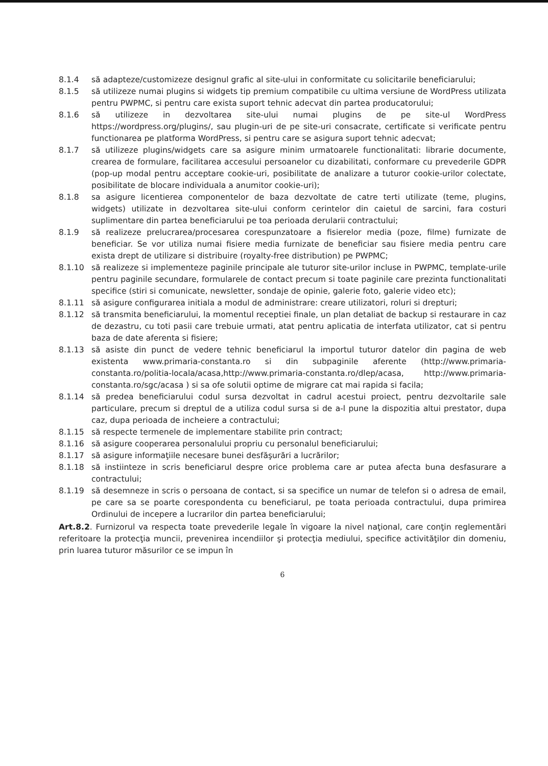8.1.4 să adapteze/customizeze designul grafic al site-ului in conformitate cu solicitarile beneficiarului;
8.1.5 să utilizeze numai plugins si widgets tip premium compatibile cu ultima versiune de WordPress utilizata pentru PWPMC, si pentru care exista suport tehnic adecvat din partea producatorului;
8.1.6 să utilizeze in dezvoltarea site-ului numai plugins de pe site-ul WordPress https://wordpress.org/plugins/, sau plugin-uri de pe site-uri consacrate, certificate si verificate pentru functionarea pe platforma WordPress, si pentru care se asigura suport tehnic adecvat;
8.1.7 să utilizeze plugins/widgets care sa asigure minim urmatoarele functionalitati: librarie documente, crearea de formulare, facilitarea accesului persoanelor cu dizabilitati, conformare cu prevederile GDPR (pop-up modal pentru acceptare cookie-uri, posibilitate de analizare a tuturor cookie-urilor colectate, posibilitate de blocare individuala a anumitor cookie-uri);
8.1.8 sa asigure licentierea componentelor de baza dezvoltate de catre terti utilizate (teme, plugins, widgets) utilizate in dezvoltarea site-ului conform cerintelor din caietul de sarcini, fara costuri suplimentare din partea beneficiarului pe toa perioada derularii contractului;
8.1.9 să realizeze prelucrarea/procesarea corespunzatoare a fisierelor media (poze, filme) furnizate de beneficiar. Se vor utiliza numai fisiere media furnizate de beneficiar sau fisiere media pentru care exista drept de utilizare si distribuire (royalty-free distribution) pe PWPMC;
8.1.10 să realizeze si implementeze paginile principale ale tuturor site-urilor incluse in PWPMC, template-urile pentru paginile secundare, formularele de contact precum si toate paginile care prezinta functionalitati specifice (stiri si comunicate, newsletter, sondaje de opinie, galerie foto, galerie video etc);
8.1.11 să asigure configurarea initiala a modul de administrare: creare utilizatori, roluri si drepturi;
8.1.12 să transmita beneficiarului, la momentul receptiei finale, un plan detaliat de backup si restaurare in caz de dezastru, cu toti pasii care trebuie urmati, atat pentru aplicatia de interfata utilizator, cat si pentru baza de date aferenta si fisiere;
8.1.13 să asiste din punct de vedere tehnic beneficiarul la importul tuturor datelor din pagina de web existenta www.primaria-constanta.ro si din subpaginile aferente (http://www.primaria-constanta.ro/politia-locala/acasa,http://www.primaria-constanta.ro/dlep/acasa, http://www.primaria-constanta.ro/sgc/acasa ) si sa ofe solutii optime de migrare cat mai rapida si facila;
8.1.14 să predea beneficiarului codul sursa dezvoltat in cadrul acestui proiect, pentru dezvoltarile sale particulare, precum si dreptul de a utiliza codul sursa si de a-l pune la dispozitia altui prestator, dupa caz, dupa perioada de incheiere a contractului;
8.1.15 să respecte termenele de implementare stabilite prin contract;
8.1.16 să asigure cooperarea personalului propriu cu personalul beneficiarului;
8.1.17 să asigure informaţiile necesare bunei desfăşurări a lucrărilor;
8.1.18 să instiinteze in scris beneficiarul despre orice problema care ar putea afecta buna desfasurare a contractului;
8.1.19 să desemneze in scris o persoana de contact, si sa specifice un numar de telefon si o adresa de email, pe care sa se poarte corespondenta cu beneficiarul, pe toata perioada contractului, dupa primirea Ordinului de incepere a lucrarilor din partea beneficiarului;
Art.8.2. Furnizorul va respecta toate prevederile legale în vigoare la nivel naţional, care conţin reglementări referitoare la protecţia muncii, prevenirea incendiilor şi protecţia mediului, specifice activităţilor din domeniu, prin luarea tuturor măsurilor ce se impun în
6